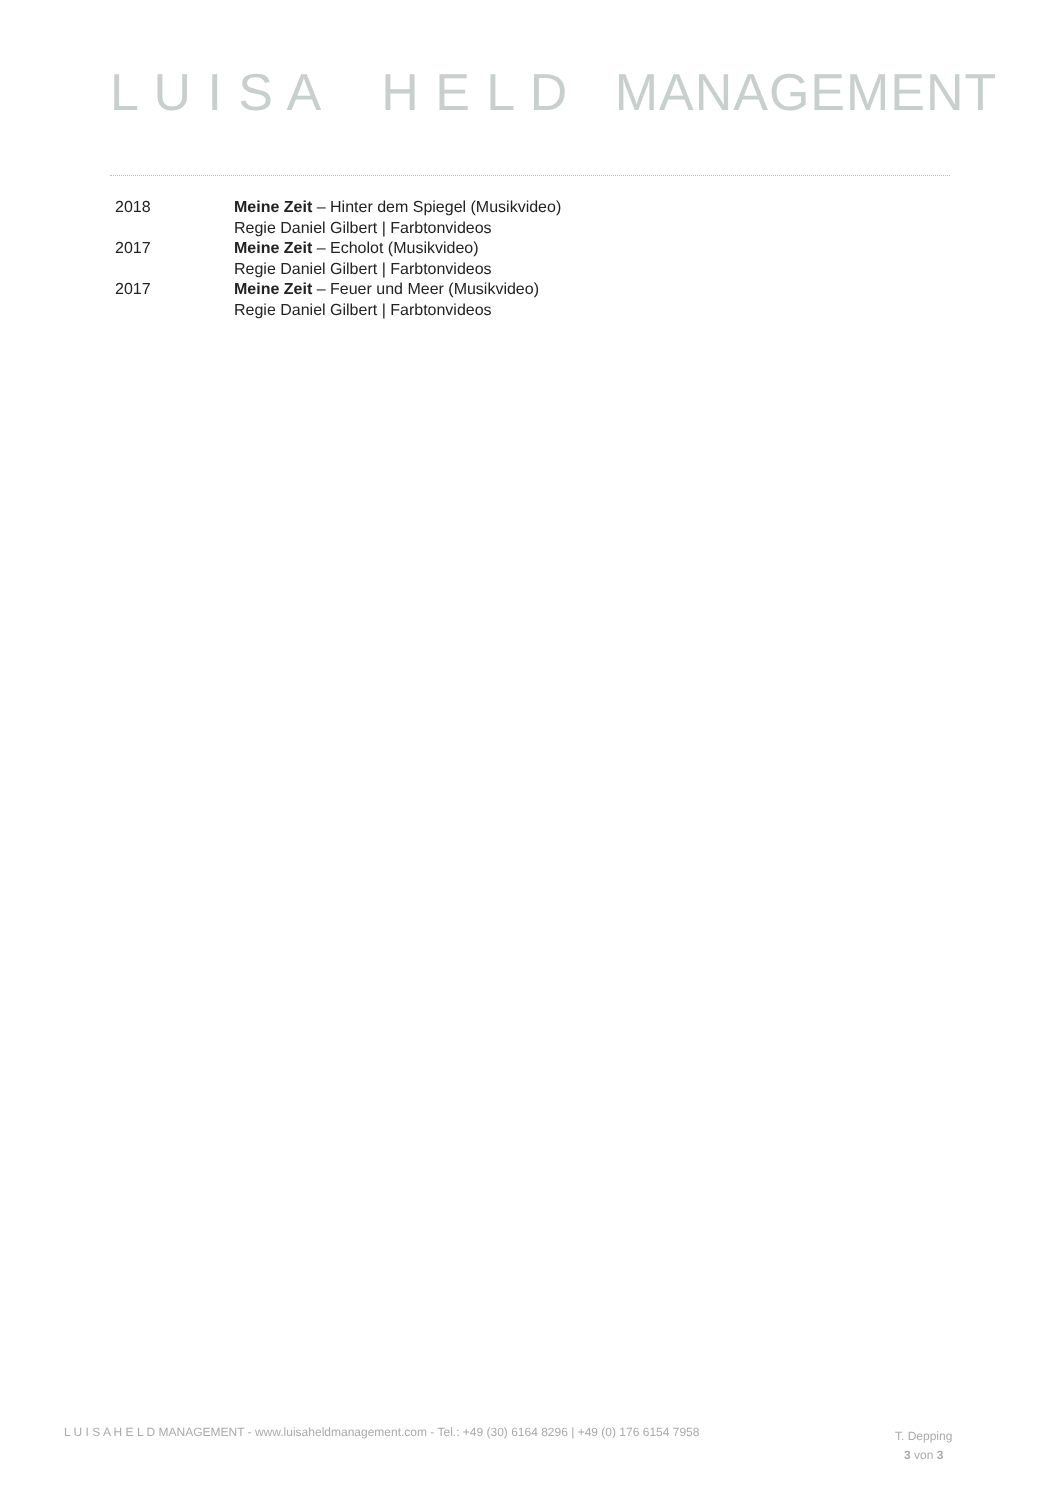L U I S A H E L D MANAGEMENT
2018 Meine Zeit – Hinter dem Spiegel (Musikvideo)
Regie Daniel Gilbert | Farbtonvideos
2017 Meine Zeit – Echolot (Musikvideo)
Regie Daniel Gilbert | Farbtonvideos
2017 Meine Zeit – Feuer und Meer (Musikvideo)
Regie Daniel Gilbert | Farbtonvideos
L U I S A H E L D MANAGEMENT - www.luisaheldmanagement.com - Tel.: +49 (30) 6164 8296 | +49 (0) 176 6154 7958
T. Depping
3 von 3